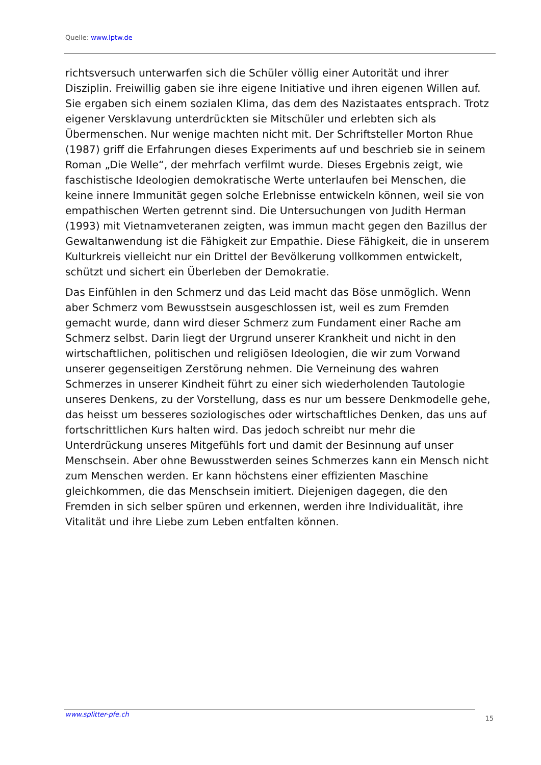Quelle: www.lptw.de
richtsversuch unterwarfen sich die Schüler völlig einer Autorität und ihrer Disziplin. Freiwillig gaben sie ihre eigene Initiative und ihren eigenen Willen auf. Sie ergaben sich einem sozialen Klima, das dem des Nazistaates entsprach. Trotz eigener Versklavung unterdrückten sie Mitschüler und erlebten sich als Übermenschen. Nur wenige machten nicht mit. Der Schriftsteller Morton Rhue (1987) griff die Erfahrungen dieses Experiments auf und beschrieb sie in seinem Roman „Die Welle“, der mehrfach verfilmt wurde. Dieses Ergebnis zeigt, wie faschistische Ideologien demokratische Werte unterlaufen bei Menschen, die keine innere Immunität gegen solche Erlebnisse entwickeln können, weil sie von empathischen Werten getrennt sind. Die Untersuchungen von Judith Herman (1993) mit Vietnamveteranen zeigten, was immun macht gegen den Bazillus der Gewaltanwendung ist die Fähigkeit zur Empathie. Diese Fähigkeit, die in unserem Kulturkreis vielleicht nur ein Drittel der Bevölkerung vollkommen entwickelt, schützt und sichert ein Überleben der Demokratie.
Das Einfühlen in den Schmerz und das Leid macht das Böse unmöglich. Wenn aber Schmerz vom Bewusstsein ausgeschlossen ist, weil es zum Fremden gemacht wurde, dann wird dieser Schmerz zum Fundament einer Rache am Schmerz selbst. Darin liegt der Urgrund unserer Krankheit und nicht in den wirtschaftlichen, politischen und religiösen Ideologien, die wir zum Vorwand unserer gegenseitigen Zerstörung nehmen. Die Verneinung des wahren Schmerzes in unserer Kindheit führt zu einer sich wiederholenden Tautologie unseres Denkens, zu der Vorstellung, dass es nur um bessere Denkmodelle gehe, das heisst um besseres soziologisches oder wirtschaftliches Denken, das uns auf fortschrittlichen Kurs halten wird. Das jedoch schreibt nur mehr die Unterdrückung unseres Mitgefühls fort und damit der Besinnung auf unser Menschsein. Aber ohne Bewusstwerden seines Schmerzes kann ein Mensch nicht zum Menschen werden. Er kann höchstens einer effizienten Maschine gleichkommen, die das Menschsein imitiert. Diejenigen dagegen, die den Fremden in sich selber spüren und erkennen, werden ihre Individualität, ihre Vitalität und ihre Liebe zum Leben entfalten können.
www.splitter-pfe.ch 15